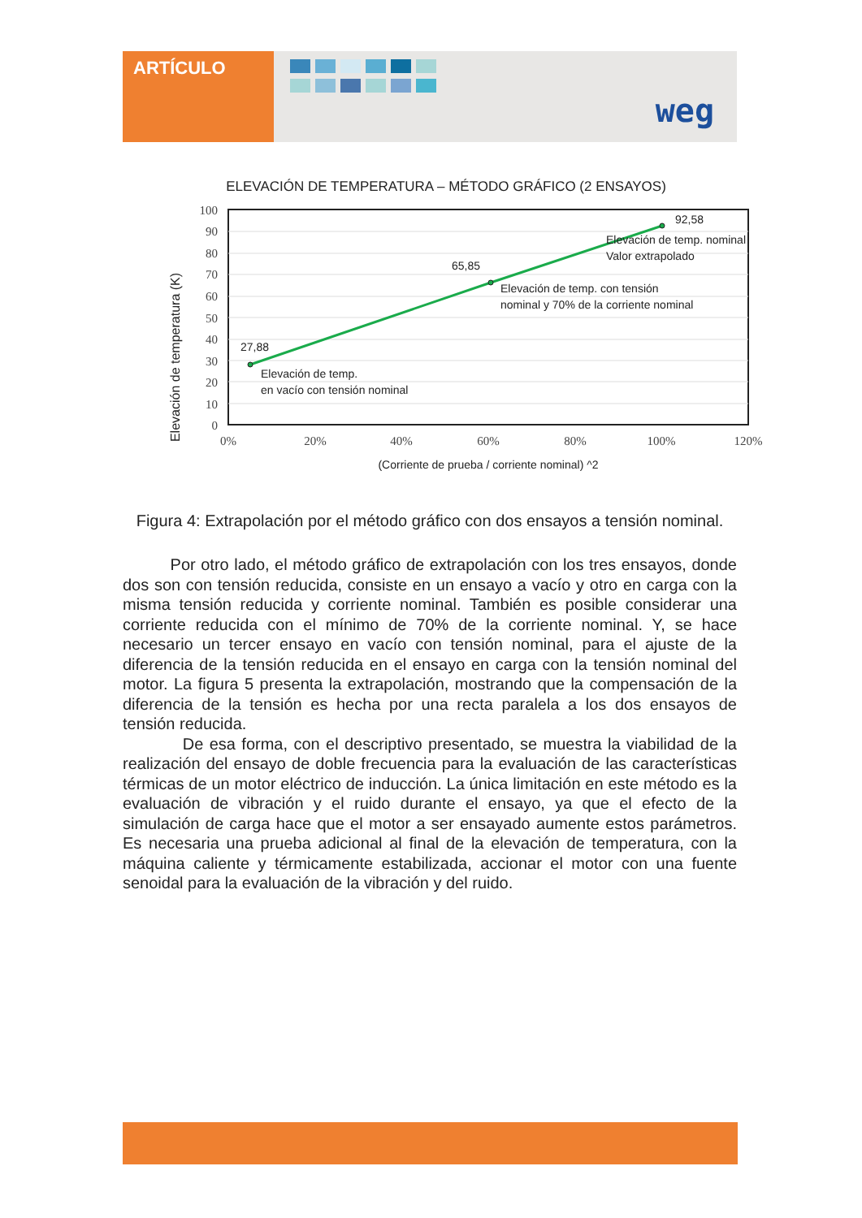ARTÍCULO
weg
ELEVACIÓN DE TEMPERATURA – MÉTODO GRÁFICO (2 ENSAYOS)
100
90
80
70
60
50
40
30
20
10
0
Elevación de temperatura (K)
92,58
Elevación de temp. nominal
Valor extrapolado
65,85
Elevación de temp. con tensión
nominal y 70% de la corriente nominal
27,88
Elevación de temp.
en vacío con tensión nominal
0%
20%
40%
60%
80%
100%
120%
(Corriente de prueba / corriente nominal) ^2
Figura 4: Extrapolación por el método gráfico con dos ensayos a tensión nominal.
Por otro lado, el método gráfico de extrapolación con los tres ensayos, donde dos son con tensión reducida, consiste en un ensayo a vacío y otro en carga con la misma tensión reducida y corriente nominal. También es posible considerar una corriente reducida con el mínimo de 70% de la corriente nominal. Y, se hace necesario un tercer ensayo en vacío con tensión nominal, para el ajuste de la diferencia de la tensión reducida en el ensayo en carga con la tensión nominal del motor. La figura 5 presenta la extrapolación, mostrando que la compensación de la diferencia de la tensión es hecha por una recta paralela a los dos ensayos de tensión reducida.
De esa forma, con el descriptivo presentado, se muestra la viabilidad de la realización del ensayo de doble frecuencia para la evaluación de las características térmicas de un motor eléctrico de inducción. La única limitación en este método es la evaluación de vibración y el ruido durante el ensayo, ya que el efecto de la simulación de carga hace que el motor a ser ensayado aumente estos parámetros. Es necesaria una prueba adicional al final de la elevación de temperatura, con la máquina caliente y térmicamente estabilizada, accionar el motor con una fuente senoidal para la evaluación de la vibración y del ruido.